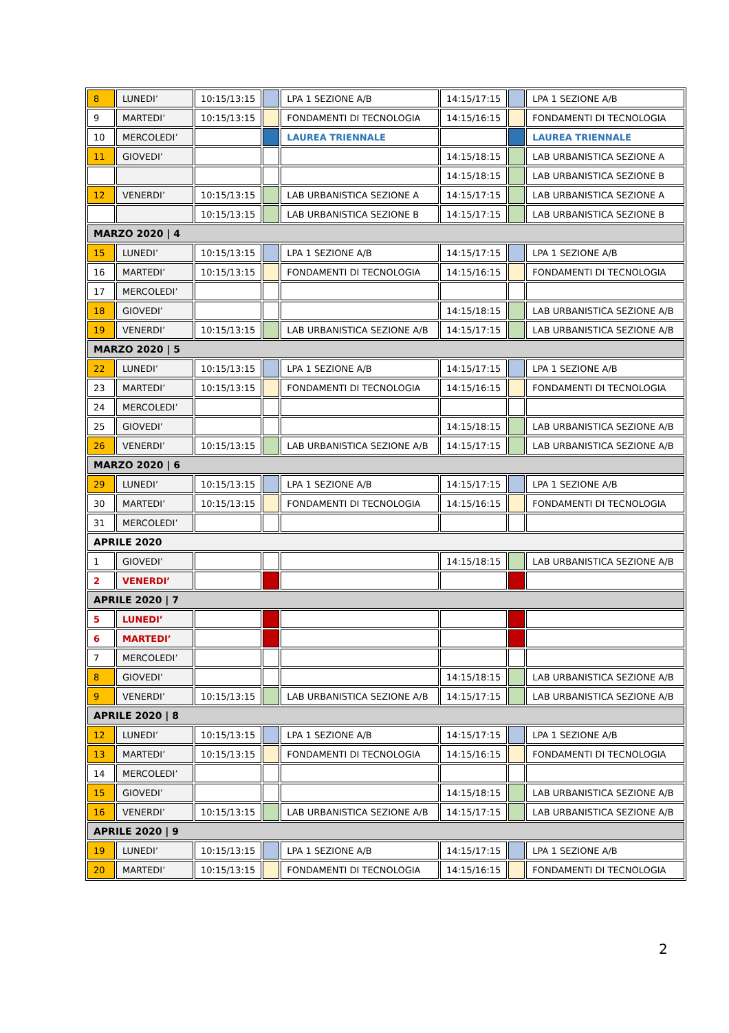| 8 | LUNEDI’ | 10:15/13:15 | | LPA 1 SEZIONE A/B | 14:15/17:15 | | LPA 1 SEZIONE A/B |
| 9 | MARTEDI’ | 10:15/13:15 | | FONDAMENTI DI TECNOLOGIA | 14:15/16:15 | | FONDAMENTI DI TECNOLOGIA |
| 10 | MERCOLEDI’ | | | LAUREA TRIENNALE | | | LAUREA TRIENNALE |
| 11 | GIOVEDI’ | | | | 14:15/18:15 | | LAB URBANISTICA SEZIONE A |
| | | | | | 14:15/18:15 | | LAB URBANISTICA SEZIONE B |
| 12 | VENERDI’ | 10:15/13:15 | | LAB URBANISTICA SEZIONE A | 14:15/17:15 | | LAB URBANISTICA SEZIONE A |
| | | 10:15/13:15 | | LAB URBANISTICA SEZIONE B | 14:15/17:15 | | LAB URBANISTICA SEZIONE B |
| MARZO 2020 / 4 | | | | | | | |
| 15 | LUNEDI’ | 10:15/13:15 | | LPA 1 SEZIONE A/B | 14:15/17:15 | | LPA 1 SEZIONE A/B |
| 16 | MARTEDI’ | 10:15/13:15 | | FONDAMENTI DI TECNOLOGIA | 14:15/16:15 | | FONDAMENTI DI TECNOLOGIA |
| 17 | MERCOLEDI’ | | | | | | |
| 18 | GIOVEDI’ | | | | 14:15/18:15 | | LAB URBANISTICA SEZIONE A/B |
| 19 | VENERDI’ | 10:15/13:15 | | LAB URBANISTICA SEZIONE A/B | 14:15/17:15 | | LAB URBANISTICA SEZIONE A/B |
| MARZO 2020 / 5 | | | | | | | |
| 22 | LUNEDI’ | 10:15/13:15 | | LPA 1 SEZIONE A/B | 14:15/17:15 | | LPA 1 SEZIONE A/B |
| 23 | MARTEDI’ | 10:15/13:15 | | FONDAMENTI DI TECNOLOGIA | 14:15/16:15 | | FONDAMENTI DI TECNOLOGIA |
| 24 | MERCOLEDI’ | | | | | | |
| 25 | GIOVEDI’ | | | | 14:15/18:15 | | LAB URBANISTICA SEZIONE A/B |
| 26 | VENERDI’ | 10:15/13:15 | | LAB URBANISTICA SEZIONE A/B | 14:15/17:15 | | LAB URBANISTICA SEZIONE A/B |
| MARZO 2020 / 6 | | | | | | | |
| 29 | LUNEDI’ | 10:15/13:15 | | LPA 1 SEZIONE A/B | 14:15/17:15 | | LPA 1 SEZIONE A/B |
| 30 | MARTEDI’ | 10:15/13:15 | | FONDAMENTI DI TECNOLOGIA | 14:15/16:15 | | FONDAMENTI DI TECNOLOGIA |
| 31 | MERCOLEDI’ | | | | | | |
| APRILE 2020 | | | | | | | |
| 1 | GIOVEDI’ | | | | 14:15/18:15 | | LAB URBANISTICA SEZIONE A/B |
| 2 | VENERDI’ | | | | | | |
| APRILE 2020 / 7 | | | | | | | |
| 5 | LUNEDI’ | | | | | | |
| 6 | MARTEDI’ | | | | | | |
| 7 | MERCOLEDI’ | | | | | | |
| 8 | GIOVEDI’ | | | | 14:15/18:15 | | LAB URBANISTICA SEZIONE A/B |
| 9 | VENERDI’ | 10:15/13:15 | | LAB URBANISTICA SEZIONE A/B | 14:15/17:15 | | LAB URBANISTICA SEZIONE A/B |
| APRILE 2020 / 8 | | | | | | | |
| 12 | LUNEDI’ | 10:15/13:15 | | LPA 1 SEZIONE A/B | 14:15/17:15 | | LPA 1 SEZIONE A/B |
| 13 | MARTEDI’ | 10:15/13:15 | | FONDAMENTI DI TECNOLOGIA | 14:15/16:15 | | FONDAMENTI DI TECNOLOGIA |
| 14 | MERCOLEDI’ | | | | | | |
| 15 | GIOVEDI’ | | | | 14:15/18:15 | | LAB URBANISTICA SEZIONE A/B |
| 16 | VENERDI’ | 10:15/13:15 | | LAB URBANISTICA SEZIONE A/B | 14:15/17:15 | | LAB URBANISTICA SEZIONE A/B |
| APRILE 2020 / 9 | | | | | | | |
| 19 | LUNEDI’ | 10:15/13:15 | | LPA 1 SEZIONE A/B | 14:15/17:15 | | LPA 1 SEZIONE A/B |
| 20 | MARTEDI’ | 10:15/13:15 | | FONDAMENTI DI TECNOLOGIA | 14:15/16:15 | | FONDAMENTI DI TECNOLOGIA |
2